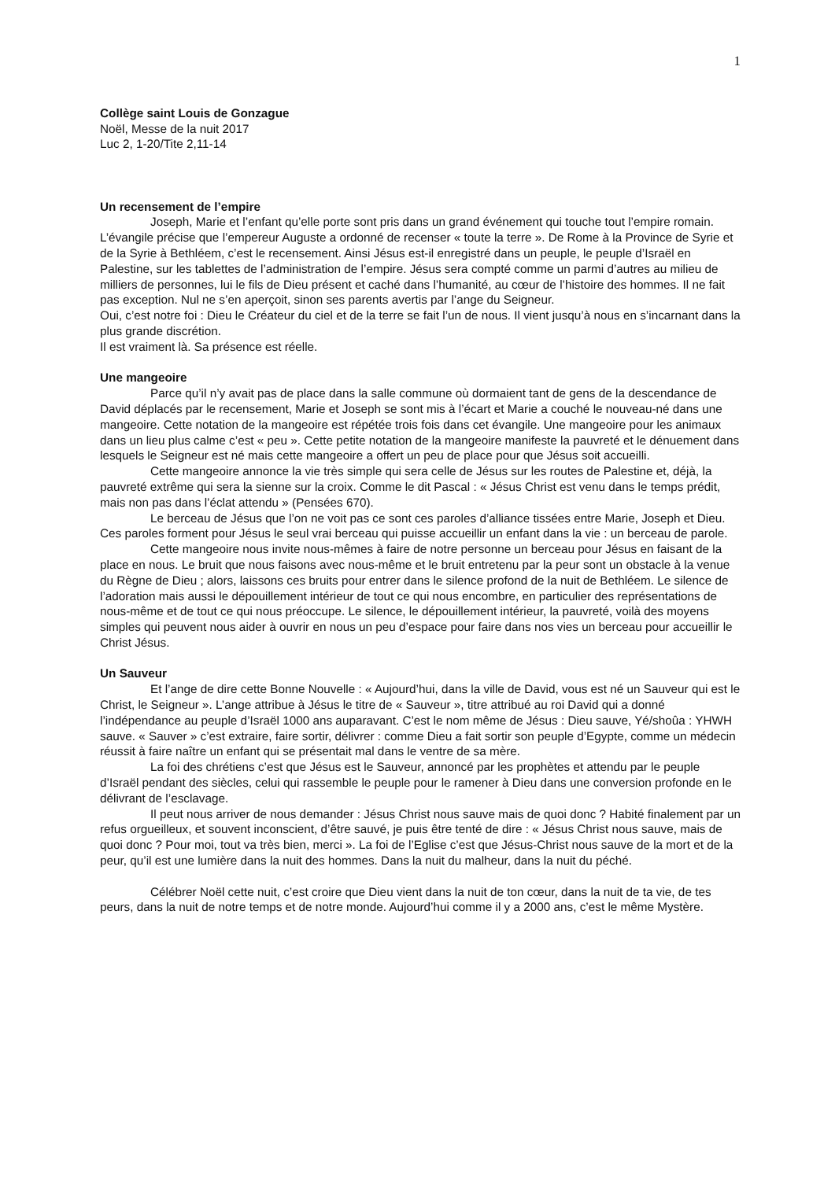1
Collège saint Louis de Gonzague
Noël, Messe de la nuit 2017
Luc 2, 1-20/Tite 2,11-14
Un recensement de l’empire
Joseph, Marie et l’enfant qu’elle porte sont pris dans un grand événement qui touche tout l’empire romain. L’évangile précise que l’empereur Auguste a ordonné de recenser « toute la terre ». De Rome à la Province de Syrie et de la Syrie à Bethléem, c’est le recensement. Ainsi Jésus est-il enregistré dans un peuple, le peuple d’Israël en Palestine, sur les tablettes de l’administration de l’empire. Jésus sera compté comme un parmi d’autres au milieu de milliers de personnes, lui le fils de Dieu présent et caché dans l’humanité, au cœur de l’histoire des hommes. Il ne fait pas exception. Nul ne s’en aperçoit, sinon ses parents avertis par l’ange du Seigneur.
Oui, c’est notre foi : Dieu le Créateur du ciel et de la terre se fait l’un de nous. Il vient jusqu’à nous en s’incarnant dans la plus grande discrétion.
Il est vraiment là. Sa présence est réelle.
Une mangeoire
Parce qu’il n’y avait pas de place dans la salle commune où dormaient tant de gens de la descendance de David déplacés par le recensement, Marie et Joseph se sont mis à l’écart et Marie a couché le nouveau-né dans une mangeoire. Cette notation de la mangeoire est répétée trois fois dans cet évangile. Une mangeoire pour les animaux dans un lieu plus calme c’est « peu ». Cette petite notation de la mangeoire manifeste la pauvreté et le dénuement dans lesquels le Seigneur est né mais cette mangeoire a offert un peu de place pour que Jésus soit accueilli.
Cette mangeoire annonce la vie très simple qui sera celle de Jésus sur les routes de Palestine et, déjà, la pauvreté extrême qui sera la sienne sur la croix. Comme le dit Pascal : « Jésus Christ est venu dans le temps prédit, mais non pas dans l’éclat attendu » (Pensées 670).
Le berceau de Jésus que l’on ne voit pas ce sont ces paroles d’alliance tissées entre Marie, Joseph et Dieu. Ces paroles forment pour Jésus le seul vrai berceau qui puisse accueillir un enfant dans la vie : un berceau de parole.
Cette mangeoire nous invite nous-mêmes à faire de notre personne un berceau pour Jésus en faisant de la place en nous. Le bruit que nous faisons avec nous-même et le bruit entretenu par la peur sont un obstacle à la venue du Règne de Dieu ; alors, laissons ces bruits pour entrer dans le silence profond de la nuit de Bethléem. Le silence de l’adoration mais aussi le dépouillement intérieur de tout ce qui nous encombre, en particulier des représentations de nous-même et de tout ce qui nous préoccupe. Le silence, le dépouillement intérieur, la pauvreté, voilà des moyens simples qui peuvent nous aider à ouvrir en nous un peu d’espace pour faire dans nos vies un berceau pour accueillir le Christ Jésus.
Un Sauveur
Et l’ange de dire cette Bonne Nouvelle : « Aujourd’hui, dans la ville de David, vous est né un Sauveur qui est le Christ, le Seigneur ». L’ange attribue à Jésus le titre de « Sauveur », titre attribué au roi David qui a donné l’indépendance au peuple d’Israël 1000 ans auparavant. C’est le nom même de Jésus : Dieu sauve, Yé/shoûa : YHWH sauve. « Sauver » c’est extraire, faire sortir, délivrer : comme Dieu a fait sortir son peuple d’Egypte, comme un médecin réussit à faire naître un enfant qui se présentait mal dans le ventre de sa mère.
La foi des chrétiens c’est que Jésus est le Sauveur, annoncé par les prophètes et attendu par le peuple d’Israël pendant des siècles, celui qui rassemble le peuple pour le ramener à Dieu dans une conversion profonde en le délivrant de l’esclavage.
Il peut nous arriver de nous demander : Jésus Christ nous sauve mais de quoi donc ? Habité finalement par un refus orgueilleux, et souvent inconscient, d’être sauvé, je puis être tenté de dire : « Jésus Christ nous sauve, mais de quoi donc ? Pour moi, tout va très bien, merci ». La foi de l’Eglise c’est que Jésus-Christ nous sauve de la mort et de la peur, qu’il est une lumière dans la nuit des hommes. Dans la nuit du malheur, dans la nuit du péché.
Célébrer Noël cette nuit, c’est croire que Dieu vient dans la nuit de ton cœur, dans la nuit de ta vie, de tes peurs, dans la nuit de notre temps et de notre monde. Aujourd’hui comme il y a 2000 ans, c’est le même Mystère.